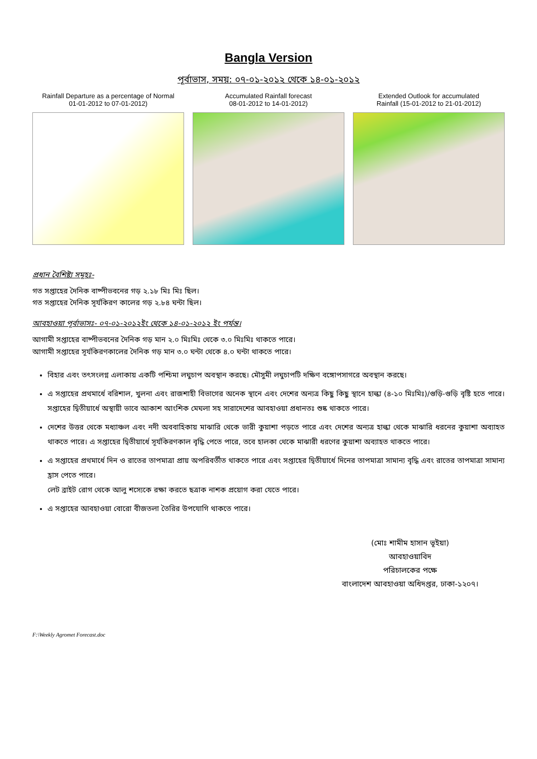Bangla Version
পূর্বাভাস, সময়: ০৭-০১-২০১২ থেকে ১৪-০১-২০১২
Rainfall Departure as a percentage of Normal
01-01-2012 to 07-01-2012)
Accumulated Rainfall forecast
08-01-2012 to 14-01-2012)
Extended Outlook for accumulated
Rainfall (15-01-2012 to 21-01-2012)
প্রধান বৈশিষ্ট্য সমূহঃ-
গত সপ্তাহের দৈনিক বাষ্পীভবনের গড় ২.১৮ মিঃ মিঃ ছিল।
গত সপ্তাহের দৈনিক সূর্যকিরণ কালের গড় ২.৮৪ ঘন্টা ছিল।
আবহাওয়া পূর্বাভাসঃ- ০৭-০১-২০১২ইং থেকে ১৪-০১-২০১২ ইং পর্যন্ত।
আগামী সপ্তাহের বাষ্পীভবনের দৈনিক গড় মান ২.০ মিঃমিঃ থেকে ৩.০ মিঃমিঃ থাকতে পারে।
আগামী সপ্তাহের সূর্যকিরণকালের দৈনিক গড় মান ৩.০ ঘন্টা থেকে ৪.০ ঘন্টা থাকতে পারে।
বিহার এবং তৎসংলগ্ন এলাকায় একটি পশ্চিমা লঘুচাপ অবস্থান করছে। মৌসুমী লঘুচাপটি দক্ষিণ বঙ্গোপসাগরে অবস্থান করছে।
এ সপ্তাহের প্রথমার্ধে বরিশাল, খুলনা এবং রাজশাহী বিভাগের অনেক স্থানে এবং দেশের অন্যত্র কিছু কিছু স্থানে হাল্কা (৪-১০ মিঃমিঃ)/গুড়ি-গুড়ি বৃষ্টি হতে পারে। সপ্তাহের দ্বিতীয়ার্ধে অস্থায়ী ভাবে আকাশ আংশিক মেঘলা সহ সারাদেশের আবহাওয়া প্রধানতঃ শুষ্ক থাকতে পারে।
দেশের উত্তর থেকে মধ্যাঞ্চল এবং নদী অববাহিকায় মাঝারি থেকে ভারী কুয়াশা পড়তে পারে এবং দেশের অন্যত্র হাল্কা থেকে মাঝারি ধরনের কুয়াশা অব্যাহত থাকতে পারে। এ সপ্তাহের দ্বিতীয়ার্ধে সূর্যকিরণকাল বৃদ্ধি পেতে পারে, তবে হালকা থেকে মাঝারী ধরণের কুয়াশা অব্যাহত থাকতে পারে।
এ সপ্তাহের প্রথমার্ধে দিন ও রাতের তাপমাত্রা প্রায় অপরিবর্তীত থাকতে পারে এবং সপ্তাহের দ্বিতীয়ার্ধে দিনের তাপমাত্রা সামান্য বৃদ্ধি এবং রাতের তাপমাত্রা সামান্য হ্রাস পেতে পারে।
লেট ব্রাইট রোগ থেকে আলু শস্যেকে রক্ষা করতে ছত্রাক নাশক প্রয়োগ করা যেতে পারে।
এ সপ্তাহের আবহাওয়া বোরো বীজতলা তৈরির উপযোগি থাকতে পারে।
(মোঃ শামীম হাসান ভূইয়া)
আবহাওয়াবিদ
পরিচালকের পক্ষে
বাংলাদেশ আবহাওয়া অধিদপ্তর, ঢাকা-১২০৭।
F:\Weekly Agromet Forecast.doc